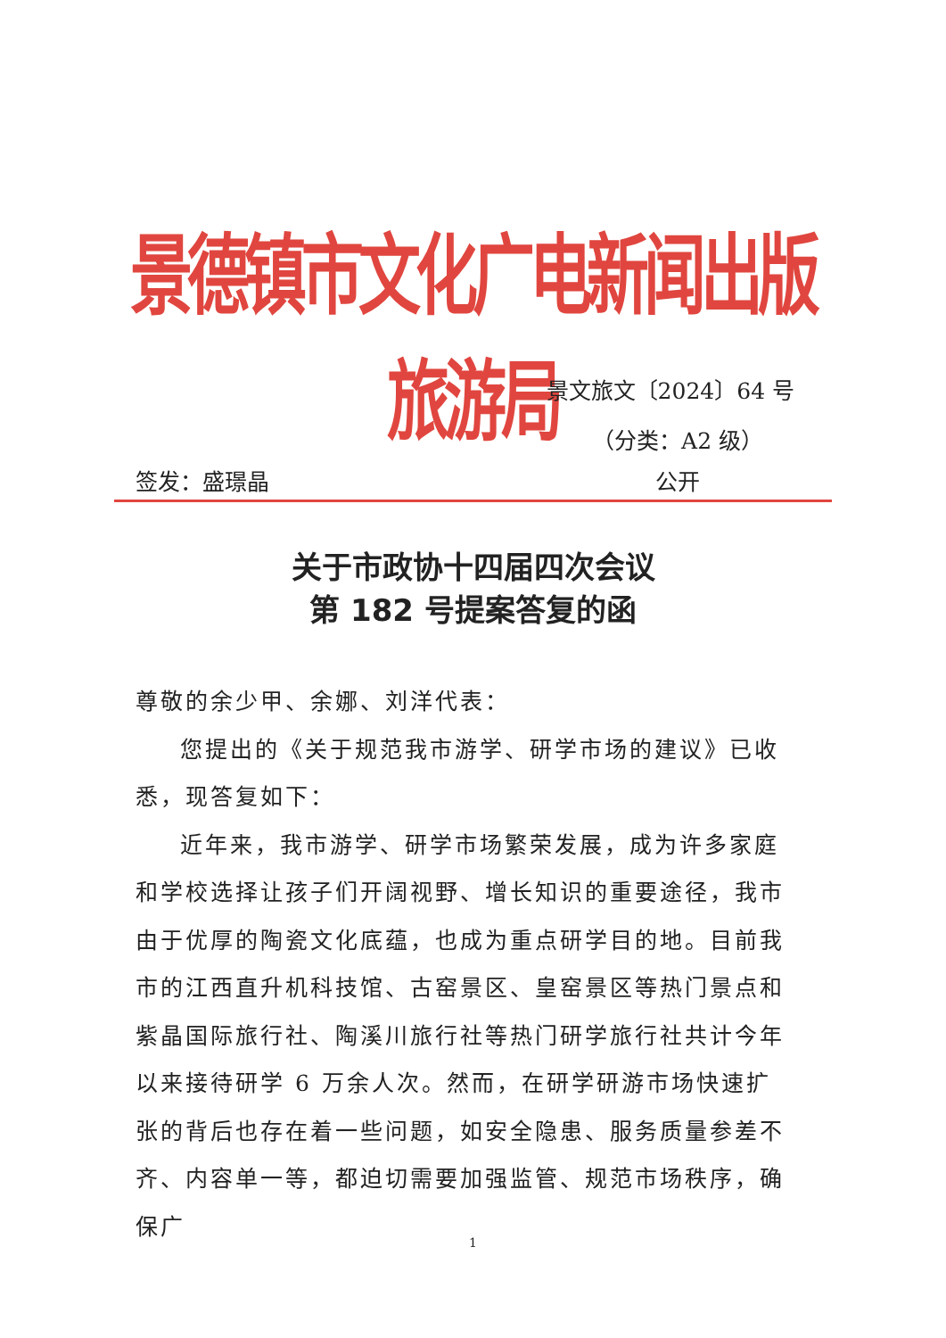景德镇市文化广电新闻出版旅游局
景文旅文〔2024〕64 号
（分类：A2 级）
签发：盛璟晶 公开
关于市政协十四届四次会议
第 182 号提案答复的函
尊敬的余少甲、余娜、刘洋代表：
您提出的《关于规范我市游学、研学市场的建议》已收悉，现答复如下：
近年来，我市游学、研学市场繁荣发展，成为许多家庭和学校选择让孩子们开阔视野、增长知识的重要途径，我市由于优厚的陶瓷文化底蕴，也成为重点研学目的地。目前我市的江西直升机科技馆、古窑景区、皇窑景区等热门景点和紫晶国际旅行社、陶溪川旅行社等热门研学旅行社共计今年以来接待研学 6 万余人次。然而，在研学研游市场快速扩张的背后也存在着一些问题，如安全隐患、服务质量参差不齐、内容单一等，都迫切需要加强监管、规范市场秩序，确保广
1